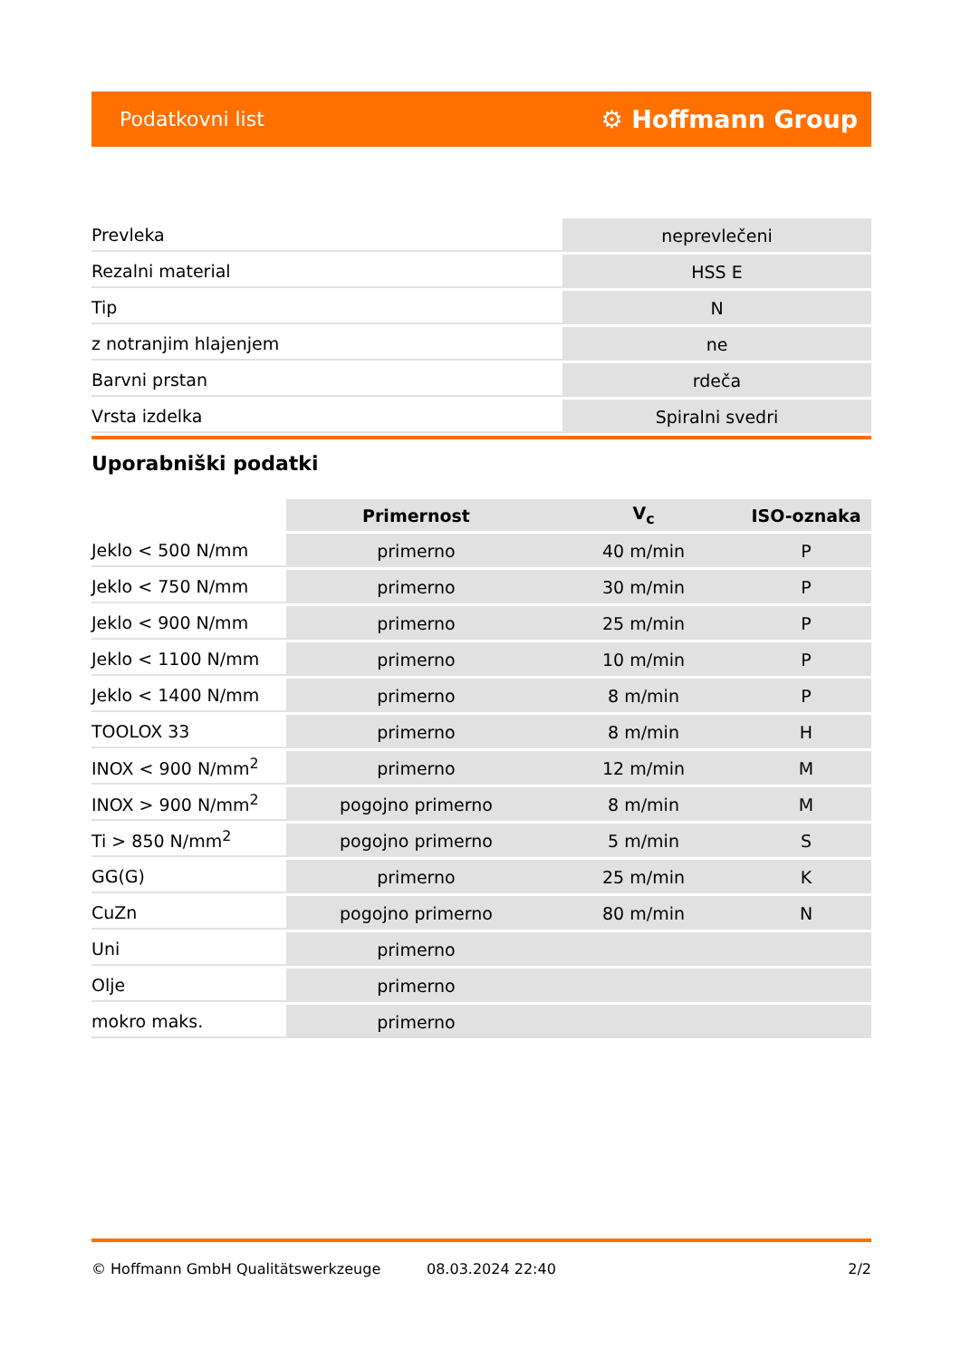Podatkovni list ⚙ Hoffmann Group
| Prevleka | neprevlečeni |
| Rezalni material | HSS E |
| Tip | N |
| z notranjim hlajenjem | ne |
| Barvni prstan | rdeča |
| Vrsta izdelka | Spiralni svedri |
Uporabniški podatki
| | Primernost | V<sub>c</sub> | ISO-oznaka |
| --- | --- | --- | --- |
| Jeklo < 500 N/mm | primerno | 40 m/min | P |
| Jeklo < 750 N/mm | primerno | 30 m/min | P |
| Jeklo < 900 N/mm | primerno | 25 m/min | P |
| Jeklo < 1100 N/mm | primerno | 10 m/min | P |
| Jeklo < 1400 N/mm | primerno | 8 m/min | P |
| TOOLOX 33 | primerno | 8 m/min | H |
| INOX < 900 N/mm<sup>2</sup> | primerno | 12 m/min | M |
| INOX > 900 N/mm<sup>2</sup> | pogojno primerno | 8 m/min | M |
| Ti > 850 N/mm<sup>2</sup> | pogojno primerno | 5 m/min | S |
| GG(G) | primerno | 25 m/min | K |
| CuZn | pogojno primerno | 80 m/min | N |
| Uni | primerno | | |
| Olje | primerno | | |
| mokro maks. | primerno | | |
© Hoffmann GmbH Qualitätswerkzeuge 08.03.2024 22:40 2/2